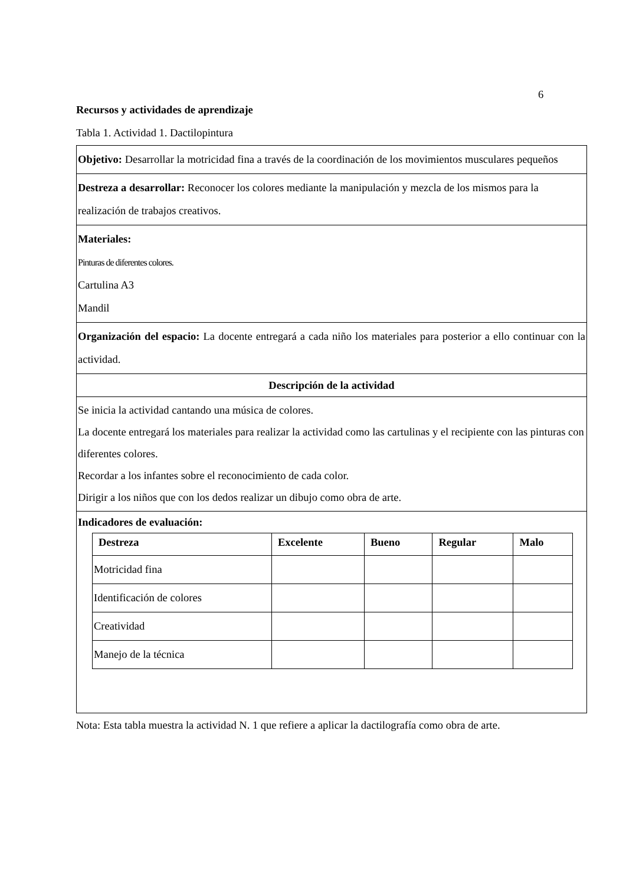6
Recursos y actividades de aprendizaje
Tabla 1. Actividad 1. Dactilopintura
| Objetivo: Desarrollar la motricidad fina a través de la coordinación de los movimientos musculares pequeños |
| Destreza a desarrollar: Reconocer los colores mediante la manipulación y mezcla de los mismos para la realización de trabajos creativos. |
| Materiales: Pinturas de diferentes colores. Cartulina A3 Mandil |
| Organización del espacio: La docente entregará a cada niño los materiales para posterior a ello continuar con la actividad. |
| Descripción de la actividad |
| Se inicia la actividad cantando una música de colores. La docente entregará los materiales para realizar la actividad como las cartulinas y el recipiente con las pinturas con diferentes colores. Recordar a los infantes sobre el reconocimiento de cada color. Dirigir a los niños que con los dedos realizar un dibujo como obra de arte. |
| Indicadores de evaluación: / Destreza / Excelente / Bueno / Regular / Malo / / --- / --- / --- / --- / --- / / Motricidad fina / / / / / / Identificación de colores / / / / / / Creatividad / / / / / / Manejo de la técnica / / / / / |
Nota: Esta tabla muestra la actividad N. 1 que refiere a aplicar la dactilografía como obra de arte.